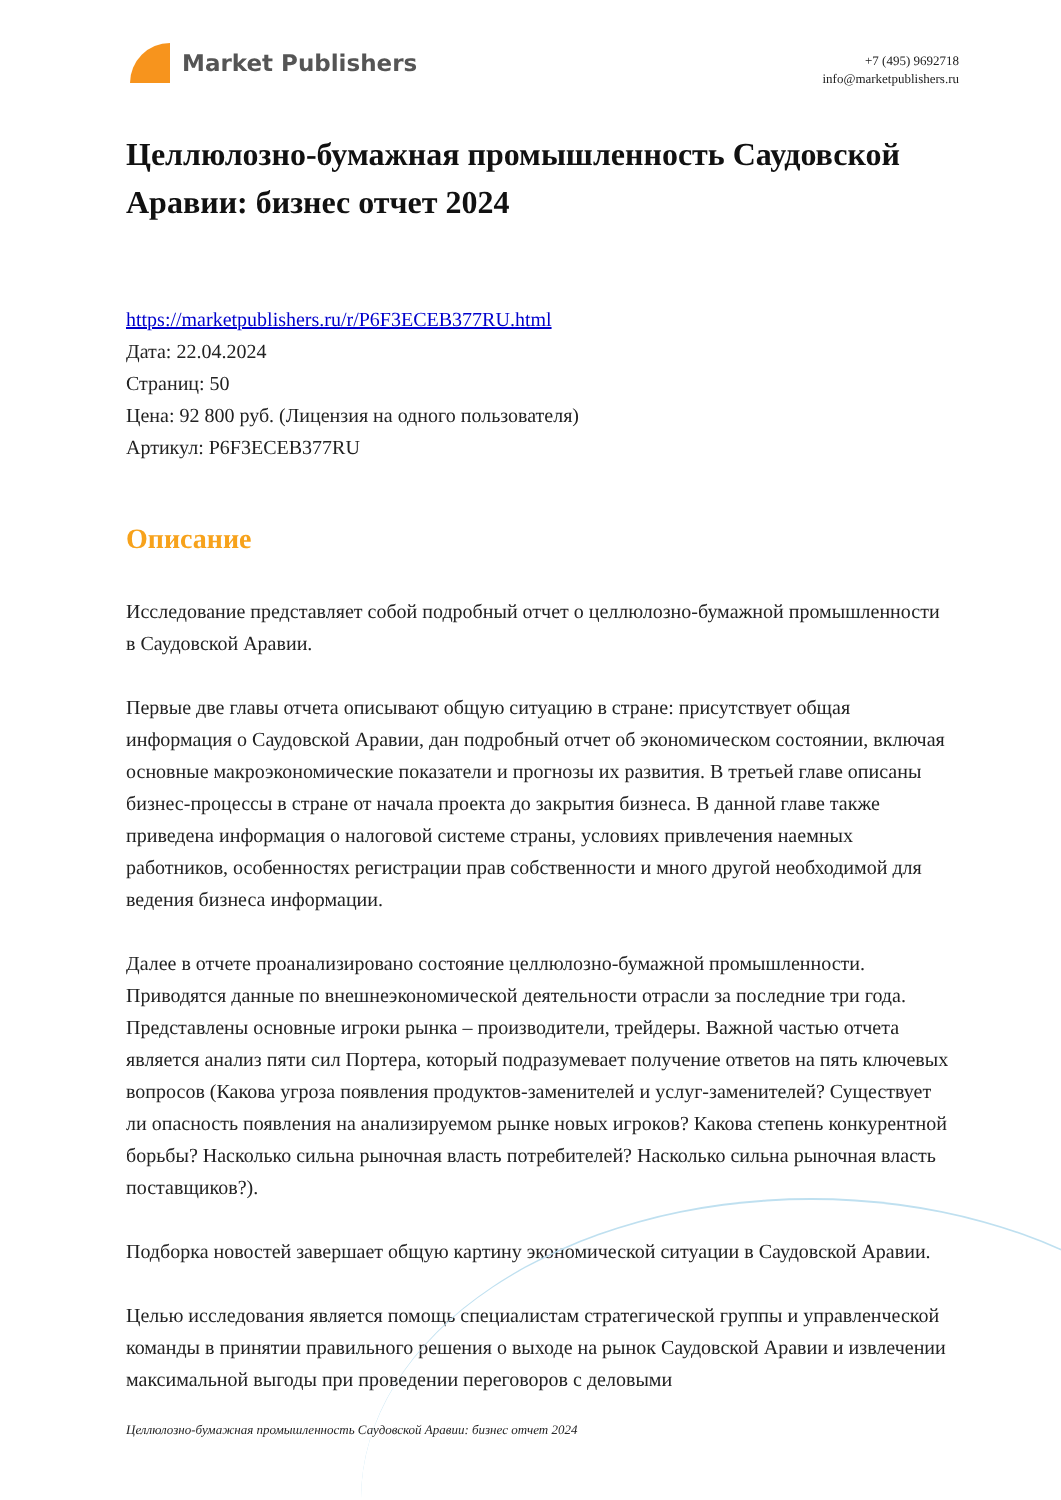Market Publishers
+7 (495) 9692718
info@marketpublishers.ru
Целлюлозно-бумажная промышленность Саудовской Аравии: бизнес отчет 2024
https://marketpublishers.ru/r/P6F3ECEB377RU.html
Дата: 22.04.2024
Страниц: 50
Цена: 92 800 руб. (Лицензия на одного пользователя)
Артикул: P6F3ECEB377RU
Описание
Исследование представляет собой подробный отчет о целлюлозно-бумажной промышленности в Саудовской Аравии.
Первые две главы отчета описывают общую ситуацию в стране: присутствует общая информация о Саудовской Аравии, дан подробный отчет об экономическом состоянии, включая основные макроэкономические показатели и прогнозы их развития. В третьей главе описаны бизнес-процессы в стране от начала проекта до закрытия бизнеса. В данной главе также приведена информация о налоговой системе страны, условиях привлечения наемных работников, особенностях регистрации прав собственности и много другой необходимой для ведения бизнеса информации.
Далее в отчете проанализировано состояние целлюлозно-бумажной промышленности. Приводятся данные по внешнеэкономической деятельности отрасли за последние три года. Представлены основные игроки рынка – производители, трейдеры. Важной частью отчета является анализ пяти сил Портера, который подразумевает получение ответов на пять ключевых вопросов (Какова угроза появления продуктов-заменителей и услуг-заменителей? Существует ли опасность появления на анализируемом рынке новых игроков? Какова степень конкурентной борьбы? Насколько сильна рыночная власть потребителей? Насколько сильна рыночная власть поставщиков?).
Подборка новостей завершает общую картину экономической ситуации в Саудовской Аравии.
Целью исследования является помощь специалистам стратегической группы и управленческой команды в принятии правильного решения о выходе на рынок Саудовской Аравии и извлечении максимальной выгоды при проведении переговоров с деловыми
Целлюлозно-бумажная промышленность Саудовской Аравии: бизнес отчет 2024